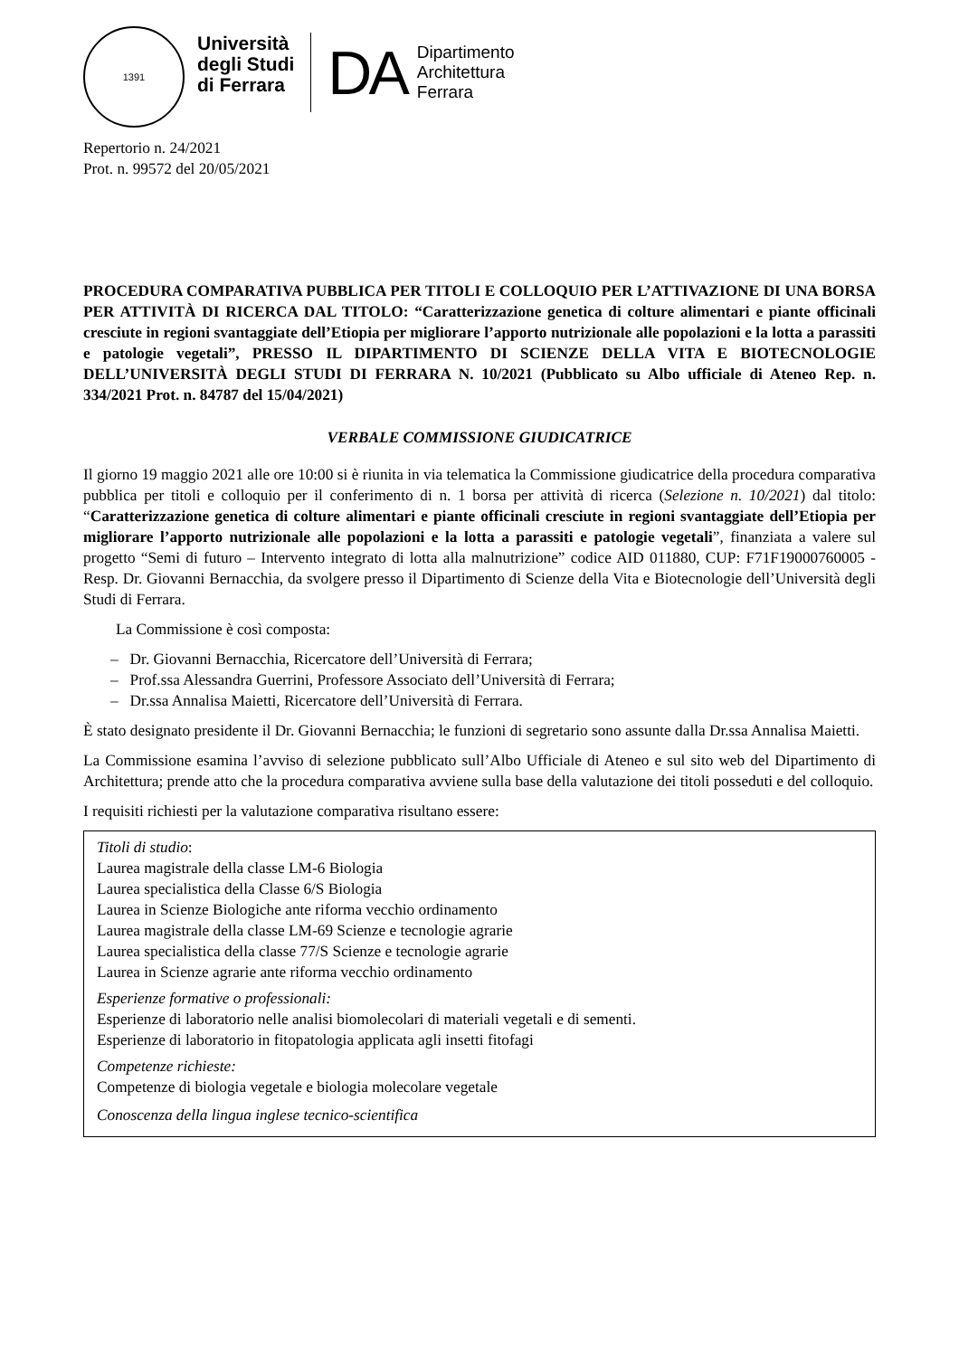1391
Università
degli Studi
di Ferrara
DA
Dipartimento
Architettura
Ferrara
Repertorio n. 24/2021
Prot. n. 99572 del 20/05/2021
PROCEDURA COMPARATIVA PUBBLICA PER TITOLI E COLLOQUIO PER L’ATTIVAZIONE DI UNA BORSA PER ATTIVITÀ DI RICERCA DAL TITOLO: “Caratterizzazione genetica di colture alimentari e piante officinali cresciute in regioni svantaggiate dell’Etiopia per migliorare l’apporto nutrizionale alle popolazioni e la lotta a parassiti e patologie vegetali”, PRESSO IL DIPARTIMENTO DI SCIENZE DELLA VITA E BIOTECNOLOGIE DELL’UNIVERSITÀ DEGLI STUDI DI FERRARA N. 10/2021 (Pubblicato su Albo ufficiale di Ateneo Rep. n. 334/2021 Prot. n. 84787 del 15/04/2021)
VERBALE COMMISSIONE GIUDICATRICE
Il giorno 19 maggio 2021 alle ore 10:00 si è riunita in via telematica la Commissione giudicatrice della procedura comparativa pubblica per titoli e colloquio per il conferimento di n. 1 borsa per attività di ricerca (Selezione n. 10/2021) dal titolo: “Caratterizzazione genetica di colture alimentari e piante officinali cresciute in regioni svantaggiate dell’Etiopia per migliorare l’apporto nutrizionale alle popolazioni e la lotta a parassiti e patologie vegetali”, finanziata a valere sul progetto “Semi di futuro – Intervento integrato di lotta alla malnutrizione” codice AID 011880, CUP: F71F19000760005 - Resp. Dr. Giovanni Bernacchia, da svolgere presso il Dipartimento di Scienze della Vita e Biotecnologie dell’Università degli Studi di Ferrara.
La Commissione è così composta:
– Dr. Giovanni Bernacchia, Ricercatore dell’Università di Ferrara;
– Prof.ssa Alessandra Guerrini, Professore Associato dell’Università di Ferrara;
– Dr.ssa Annalisa Maietti, Ricercatore dell’Università di Ferrara.
È stato designato presidente il Dr. Giovanni Bernacchia; le funzioni di segretario sono assunte dalla Dr.ssa Annalisa Maietti.
La Commissione esamina l’avviso di selezione pubblicato sull’Albo Ufficiale di Ateneo e sul sito web del Dipartimento di Architettura; prende atto che la procedura comparativa avviene sulla base della valutazione dei titoli posseduti e del colloquio.
I requisiti richiesti per la valutazione comparativa risultano essere:
Titoli di studio:
Laurea magistrale della classe LM-6 Biologia
Laurea specialistica della Classe 6/S Biologia
Laurea in Scienze Biologiche ante riforma vecchio ordinamento
Laurea magistrale della classe LM-69 Scienze e tecnologie agrarie
Laurea specialistica della classe 77/S Scienze e tecnologie agrarie
Laurea in Scienze agrarie ante riforma vecchio ordinamento
Esperienze formative o professionali:
Esperienze di laboratorio nelle analisi biomolecolari di materiali vegetali e di sementi.
Esperienze di laboratorio in fitopatologia applicata agli insetti fitofagi
Competenze richieste:
Competenze di biologia vegetale e biologia molecolare vegetale
Conoscenza della lingua inglese tecnico-scientifica